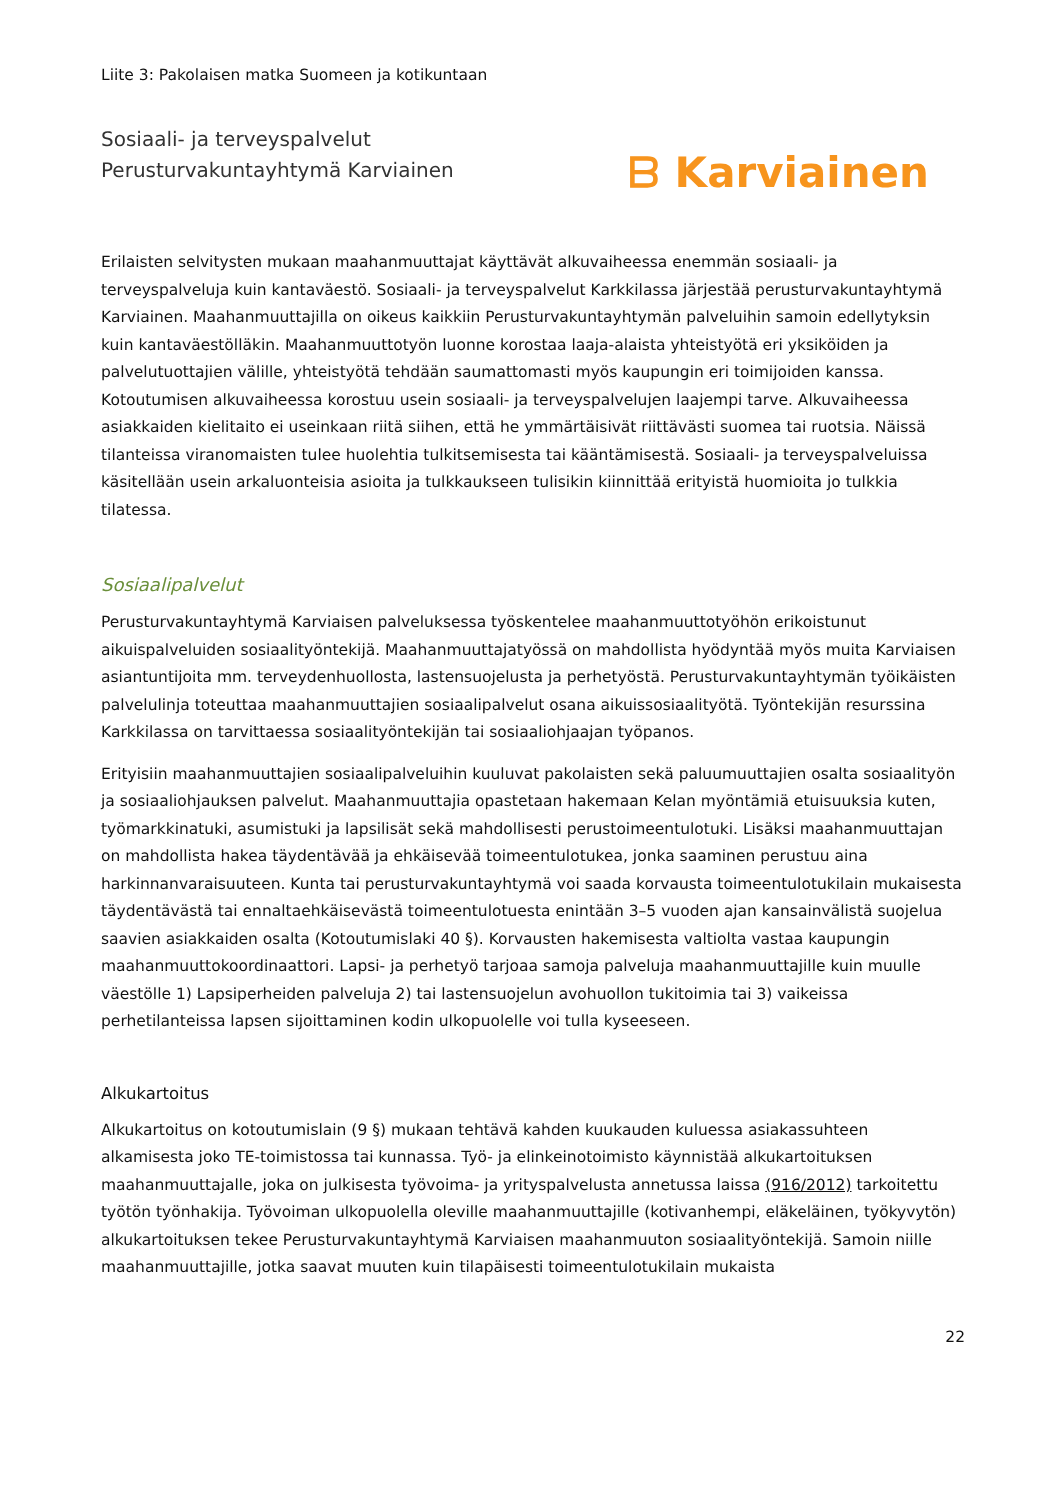Liite 3: Pakolaisen matka Suomeen ja kotikuntaan
Sosiaali- ja terveyspalvelut
Perusturvakuntayhtymä Karviainen
ᗷ Karviainen
Erilaisten selvitysten mukaan maahanmuuttajat käyttävät alkuvaiheessa enemmän sosiaali- ja terveyspalveluja kuin kantaväestö. Sosiaali- ja terveyspalvelut Karkkilassa järjestää perusturvakuntayhtymä Karviainen. Maahanmuuttajilla on oikeus kaikkiin Perusturvakuntayhtymän palveluihin samoin edellytyksin kuin kantaväestölläkin. Maahanmuuttotyön luonne korostaa laaja-alaista yhteistyötä eri yksiköiden ja palvelutuottajien välille, yhteistyötä tehdään saumattomasti myös kaupungin eri toimijoiden kanssa. Kotoutumisen alkuvaiheessa korostuu usein sosiaali- ja terveyspalvelujen laajempi tarve. Alkuvaiheessa asiakkaiden kielitaito ei useinkaan riitä siihen, että he ymmärtäisivät riittävästi suomea tai ruotsia. Näissä tilanteissa viranomaisten tulee huolehtia tulkitsemisesta tai kääntämisestä. Sosiaali- ja terveyspalveluissa käsitellään usein arkaluonteisia asioita ja tulkkaukseen tulisikin kiinnittää erityistä huomioita jo tulkkia tilatessa.
Sosiaalipalvelut
Perusturvakuntayhtymä Karviaisen palveluksessa työskentelee maahanmuuttotyöhön erikoistunut aikuispalveluiden sosiaalityöntekijä. Maahanmuuttajatyössä on mahdollista hyödyntää myös muita Karviaisen asiantuntijoita mm. terveydenhuollosta, lastensuojelusta ja perhetyöstä. Perusturvakuntayhtymän työikäisten palvelulinja toteuttaa maahanmuuttajien sosiaalipalvelut osana aikuissosiaalityötä. Työntekijän resurssina Karkkilassa on tarvittaessa sosiaalityöntekijän tai sosiaaliohjaajan työpanos.
Erityisiin maahanmuuttajien sosiaalipalveluihin kuuluvat pakolaisten sekä paluumuuttajien osalta sosiaalityön ja sosiaaliohjauksen palvelut. Maahanmuuttajia opastetaan hakemaan Kelan myöntämiä etuisuuksia kuten, työmarkkinatuki, asumistuki ja lapsilisät sekä mahdollisesti perustoimeentulotuki. Lisäksi maahanmuuttajan on mahdollista hakea täydentävää ja ehkäisevää toimeentulotukea, jonka saaminen perustuu aina harkinnanvaraisuuteen. Kunta tai perusturvakuntayhtymä voi saada korvausta toimeentulotukilain mukaisesta täydentävästä tai ennaltaehkäisevästä toimeentulotuesta enintään 3–5 vuoden ajan kansainvälistä suojelua saavien asiakkaiden osalta (Kotoutumislaki 40 §). Korvausten hakemisesta valtiolta vastaa kaupungin maahanmuuttokoordinaattori. Lapsi- ja perhetyö tarjoaa samoja palveluja maahanmuuttajille kuin muulle väestölle 1) Lapsiperheiden palveluja 2) tai lastensuojelun avohuollon tukitoimia tai 3) vaikeissa perhetilanteissa lapsen sijoittaminen kodin ulkopuolelle voi tulla kyseeseen.
Alkukartoitus
Alkukartoitus on kotoutumislain (9 §) mukaan tehtävä kahden kuukauden kuluessa asiakassuhteen alkamisesta joko TE-toimistossa tai kunnassa. Työ- ja elinkeinotoimisto käynnistää alkukartoituksen maahanmuuttajalle, joka on julkisesta työvoima- ja yrityspalvelusta annetussa laissa (916/2012) tarkoitettu työtön työnhakija. Työvoiman ulkopuolella oleville maahanmuuttajille (kotivanhempi, eläkeläinen, työkyvytön) alkukartoituksen tekee Perusturvakuntayhtymä Karviaisen maahanmuuton sosiaalityöntekijä. Samoin niille maahanmuuttajille, jotka saavat muuten kuin tilapäisesti toimeentulotukilain mukaista
22